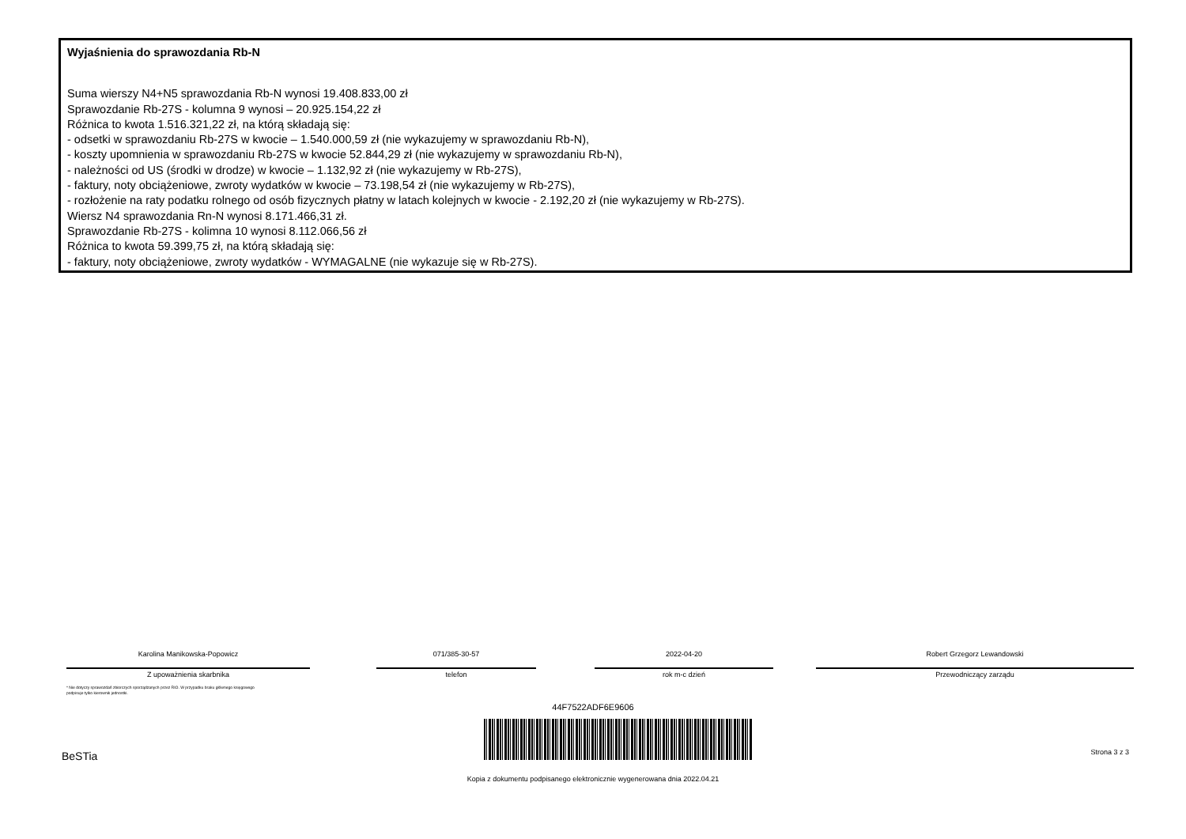Wyjaśnienia do sprawozdania Rb-N
Suma wierszy N4+N5 sprawozdania Rb-N wynosi 19.408.833,00 zł
Sprawozdanie Rb-27S - kolumna 9 wynosi – 20.925.154,22 zł
Różnica to kwota 1.516.321,22 zł, na którą składają się:
- odsetki w sprawozdaniu Rb-27S w kwocie – 1.540.000,59 zł (nie wykazujemy w sprawozdaniu Rb-N),
- koszty upomnienia w sprawozdaniu Rb-27S w kwocie 52.844,29 zł (nie wykazujemy w sprawozdaniu Rb-N),
- należności od US (środki w drodze) w kwocie – 1.132,92 zł (nie wykazujemy w Rb-27S),
- faktury, noty obciążeniowe, zwroty wydatków w kwocie – 73.198,54 zł (nie wykazujemy w Rb-27S),
- rozłożenie na raty podatku rolnego od osób fizycznych płatny w latach kolejnych w kwocie - 2.192,20 zł (nie wykazujemy w Rb-27S).
Wiersz N4 sprawozdania Rn-N wynosi 8.171.466,31 zł.
Sprawozdanie Rb-27S - kolimna 10 wynosi 8.112.066,56 zł
Różnica to kwota 59.399,75 zł, na którą składają się:
- faktury, noty obciążeniowe, zwroty wydatków - WYMAGALNE (nie wykazuje się w Rb-27S).
Karolina Manikowska-Popowicz
Z upoważnienia skarbnika
071/385-30-57
telefon
2022-04-20
rok m-c dzień
Robert Grzegorz Lewandowski
Przewodniczący zarządu
* Nie dotyczy sprawozdań zbiorczych sporządzanych przez RIO. W przypadku braku głównego księgowego
podpisuje tylko kierownik jednostki.
44F7522ADF6E9606
BeSTia Strona 3 z 3
Kopia z dokumentu podpisanego elektronicznie wygenerowana dnia 2022.04.21